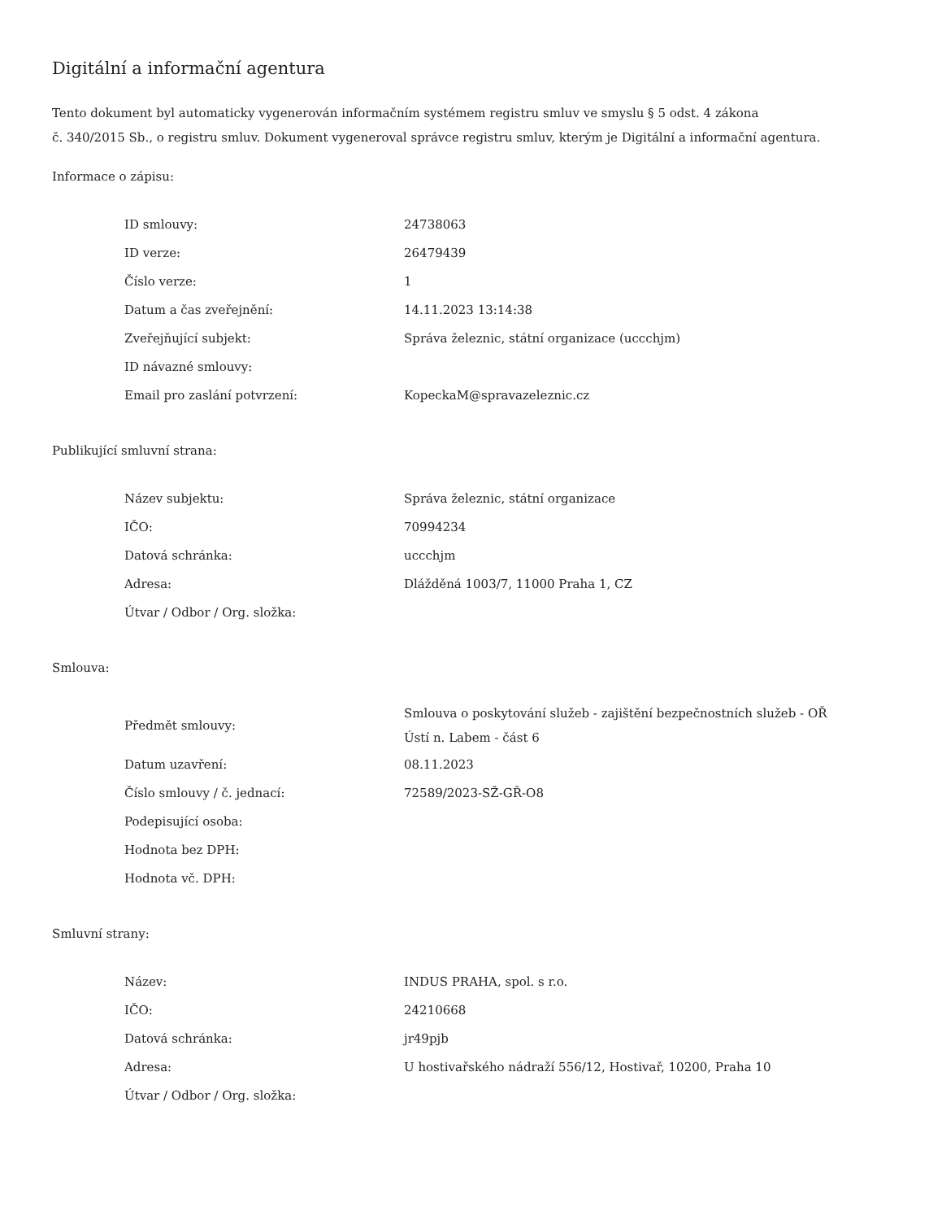Digitální a informační agentura
Tento dokument byl automaticky vygenerován informačním systémem registru smluv ve smyslu § 5 odst. 4 zákona
č. 340/2015 Sb., o registru smluv. Dokument vygeneroval správce registru smluv, kterým je Digitální a informační agentura.
Informace o zápisu:
| ID smlouvy: | 24738063 |
| ID verze: | 26479439 |
| Číslo verze: | 1 |
| Datum a čas zveřejnění: | 14.11.2023 13:14:38 |
| Zveřejňující subjekt: | Správa železnic, státní organizace (uccchjm) |
| ID návazné smlouvy: | |
| Email pro zaslání potvrzení: | KopeckaM@spravazeleznic.cz |
Publikující smluvní strana:
| Název subjektu: | Správa železnic, státní organizace |
| IČO: | 70994234 |
| Datová schránka: | uccchjm |
| Adresa: | Dlážděná 1003/7, 11000 Praha 1, CZ |
| Útvar / Odbor / Org. složka: | |
Smlouva:
| Předmět smlouvy: | Smlouva o poskytování služeb - zajištění bezpečnostních služeb - OŘ Ústí n. Labem - část 6 |
| Datum uzavření: | 08.11.2023 |
| Číslo smlouvy / č. jednací: | 72589/2023-SŽ-GŘ-O8 |
| Podepisující osoba: | |
| Hodnota bez DPH: | |
| Hodnota vč. DPH: | |
Smluvní strany:
| Název: | INDUS PRAHA, spol. s r.o. |
| IČO: | 24210668 |
| Datová schránka: | jr49pjb |
| Adresa: | U hostivařského nádraží 556/12, Hostivař, 10200, Praha 10 |
| Útvar / Odbor / Org. složka: | |